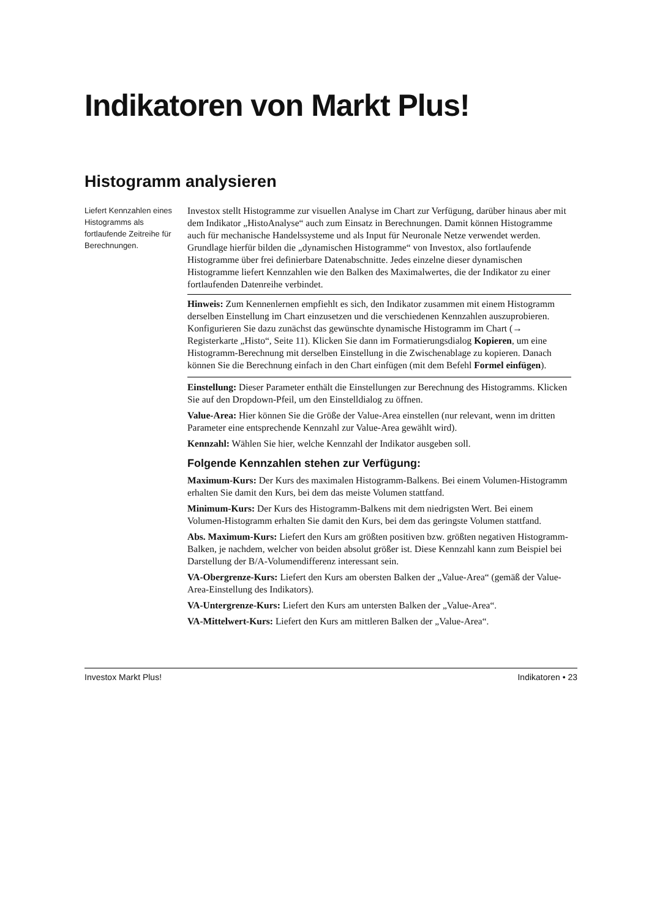Indikatoren von Markt Plus!
Histogramm analysieren
Liefert Kennzahlen eines Histogramms als fortlaufende Zeitreihe für Berechnungen.
Investox stellt Histogramme zur visuellen Analyse im Chart zur Verfügung, darüber hinaus aber mit dem Indikator „HistoAnalyse“ auch zum Einsatz in Berechnungen. Damit können Histogramme auch für mechanische Handelssysteme und als Input für Neuronale Netze verwendet werden. Grundlage hierfür bilden die „dynamischen Histogramme“ von Investox, also fortlaufende Histogramme über frei definierbare Datenabschnitte. Jedes einzelne dieser dynamischen Histogramme liefert Kennzahlen wie den Balken des Maximalwertes, die der Indikator zu einer fortlaufenden Datenreihe verbindet.
Hinweis: Zum Kennenlernen empfiehlt es sich, den Indikator zusammen mit einem Histogramm derselben Einstellung im Chart einzusetzen und die verschiedenen Kennzahlen auszuprobieren. Konfigurieren Sie dazu zunächst das gewünschte dynamische Histogramm im Chart (→ Registerkarte „Histo“, Seite 11). Klicken Sie dann im Formatierungsdialog Kopieren, um eine Histogramm-Berechnung mit derselben Einstellung in die Zwischenablage zu kopieren. Danach können Sie die Berechnung einfach in den Chart einfügen (mit dem Befehl Formel einfügen).
Einstellung: Dieser Parameter enthält die Einstellungen zur Berechnung des Histogramms. Klicken Sie auf den Dropdown-Pfeil, um den Einstelldialog zu öffnen.
Value-Area: Hier können Sie die Größe der Value-Area einstellen (nur relevant, wenn im dritten Parameter eine entsprechende Kennzahl zur Value-Area gewählt wird).
Kennzahl: Wählen Sie hier, welche Kennzahl der Indikator ausgeben soll.
Folgende Kennzahlen stehen zur Verfügung:
Maximum-Kurs: Der Kurs des maximalen Histogramm-Balkens. Bei einem Volumen-Histogramm erhalten Sie damit den Kurs, bei dem das meiste Volumen stattfand.
Minimum-Kurs: Der Kurs des Histogramm-Balkens mit dem niedrigsten Wert. Bei einem Volumen-Histogramm erhalten Sie damit den Kurs, bei dem das geringste Volumen stattfand.
Abs. Maximum-Kurs: Liefert den Kurs am größten positiven bzw. größten negativen Histogramm-Balken, je nachdem, welcher von beiden absolut größer ist. Diese Kennzahl kann zum Beispiel bei Darstellung der B/A-Volumendifferenz interessant sein.
VA-Obergrenze-Kurs: Liefert den Kurs am obersten Balken der „Value-Area“ (gemäß der Value-Area-Einstellung des Indikators).
VA-Untergrenze-Kurs: Liefert den Kurs am untersten Balken der „Value-Area“.
VA-Mittelwert-Kurs: Liefert den Kurs am mittleren Balken der „Value-Area“.
Investox Markt Plus! Indikatoren • 23